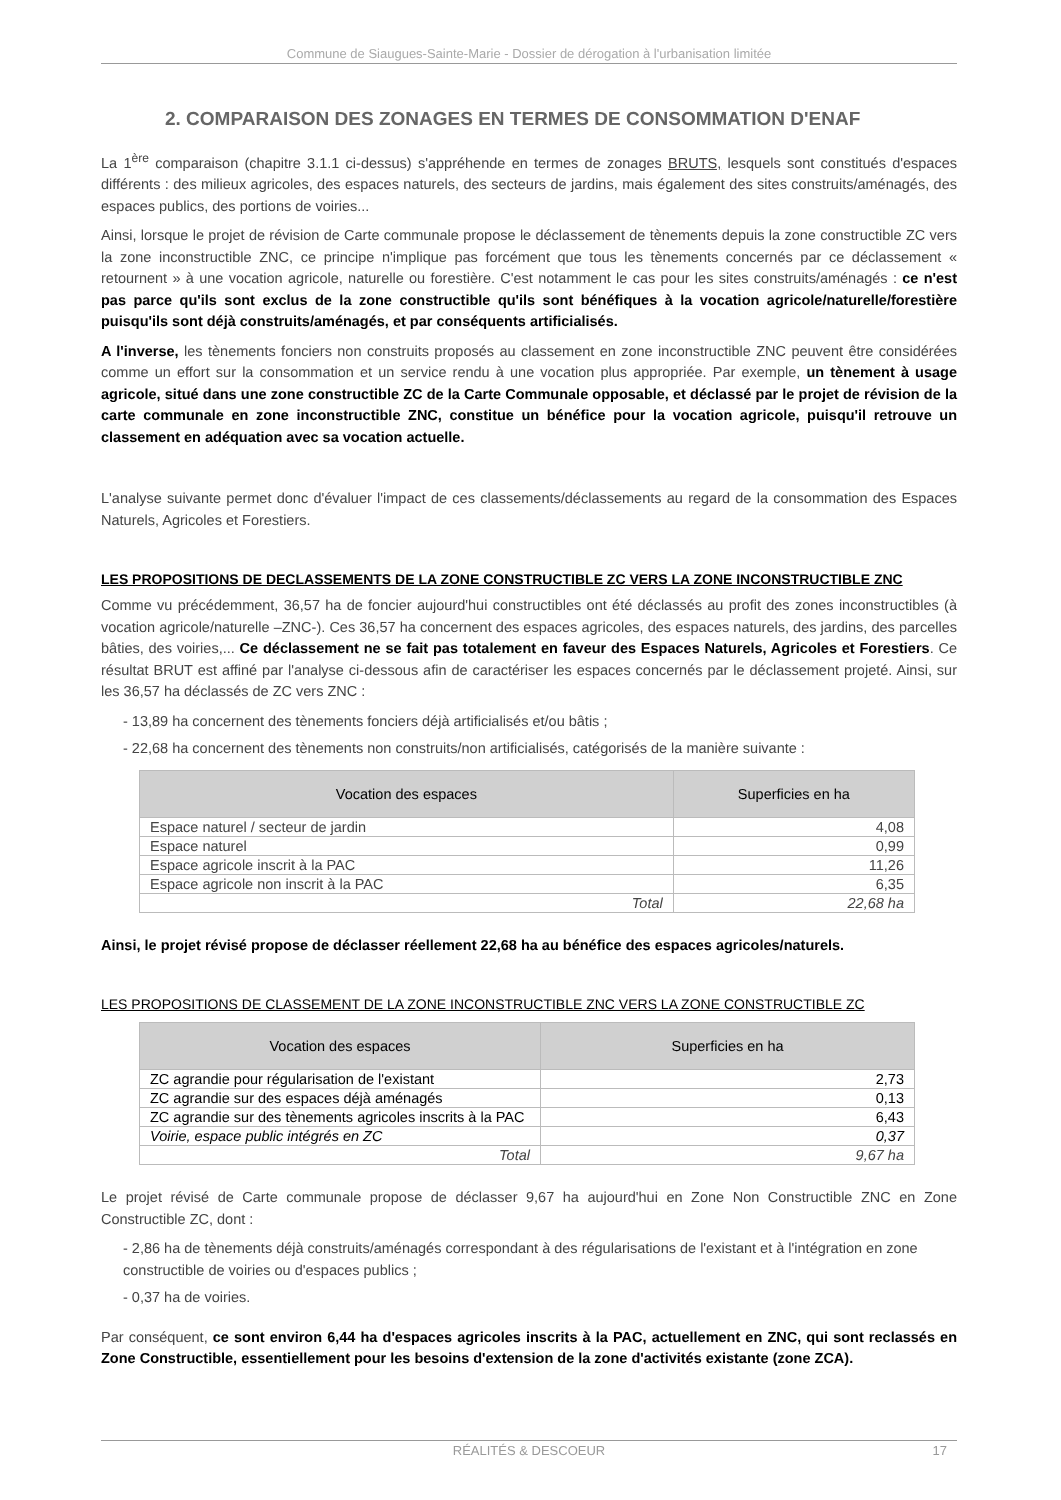Commune de Siaugues-Sainte-Marie - Dossier de dérogation à l'urbanisation limitée
2. COMPARAISON DES ZONAGES EN TERMES DE CONSOMMATION D'ENAF
La 1<sup>ère</sup> comparaison (chapitre 3.1.1 ci-dessus) s'appréhende en termes de zonages BRUTS, lesquels sont constitués d'espaces différents : des milieux agricoles, des espaces naturels, des secteurs de jardins, mais également des sites construits/aménagés, des espaces publics, des portions de voiries...
Ainsi, lorsque le projet de révision de Carte communale propose le déclassement de tènements depuis la zone constructible ZC vers la zone inconstructible ZNC, ce principe n'implique pas forcément que tous les tènements concernés par ce déclassement « retournent » à une vocation agricole, naturelle ou forestière. C'est notamment le cas pour les sites construits/aménagés : ce n'est pas parce qu'ils sont exclus de la zone constructible qu'ils sont bénéfiques à la vocation agricole/naturelle/forestière puisqu'ils sont déjà construits/aménagés, et par conséquents artificialisés.
A l'inverse, les tènements fonciers non construits proposés au classement en zone inconstructible ZNC peuvent être considérées comme un effort sur la consommation et un service rendu à une vocation plus appropriée. Par exemple, un tènement à usage agricole, situé dans une zone constructible ZC de la Carte Communale opposable, et déclassé par le projet de révision de la carte communale en zone inconstructible ZNC, constitue un bénéfice pour la vocation agricole, puisqu'il retrouve un classement en adéquation avec sa vocation actuelle.
L'analyse suivante permet donc d'évaluer l'impact de ces classements/déclassements au regard de la consommation des Espaces Naturels, Agricoles et Forestiers.
LES PROPOSITIONS DE DECLASSEMENTS DE LA ZONE CONSTRUCTIBLE ZC VERS LA ZONE INCONSTRUCTIBLE ZNC
Comme vu précédemment, 36,57 ha de foncier aujourd'hui constructibles ont été déclassés au profit des zones inconstructibles (à vocation agricole/naturelle –ZNC-). Ces 36,57 ha concernent des espaces agricoles, des espaces naturels, des jardins, des parcelles bâties, des voiries,... Ce déclassement ne se fait pas totalement en faveur des Espaces Naturels, Agricoles et Forestiers. Ce résultat BRUT est affiné par l'analyse ci-dessous afin de caractériser les espaces concernés par le déclassement projeté. Ainsi, sur les 36,57 ha déclassés de ZC vers ZNC :
- 13,89 ha concernent des tènements fonciers déjà artificialisés et/ou bâtis ;
- 22,68 ha concernent des tènements non construits/non artificialisés, catégorisés de la manière suivante :
| Vocation des espaces | Superficies en ha |
| --- | --- |
| Espace naturel / secteur de jardin | 4,08 |
| Espace naturel | 0,99 |
| Espace agricole inscrit à la PAC | 11,26 |
| Espace agricole non inscrit à la PAC | 6,35 |
| Total | 22,68 ha |
Ainsi, le projet révisé propose de déclasser réellement 22,68 ha au bénéfice des espaces agricoles/naturels.
LES PROPOSITIONS DE CLASSEMENT DE LA ZONE INCONSTRUCTIBLE ZNC VERS LA ZONE CONSTRUCTIBLE ZC
| Vocation des espaces | Superficies en ha |
| --- | --- |
| ZC agrandie pour régularisation de l'existant | 2,73 |
| ZC agrandie sur des espaces déjà aménagés | 0,13 |
| ZC agrandie sur des tènements agricoles inscrits à la PAC | 6,43 |
| Voirie, espace public intégrés en ZC | 0,37 |
| Total | 9,67 ha |
Le projet révisé de Carte communale propose de déclasser 9,67 ha aujourd'hui en Zone Non Constructible ZNC en Zone Constructible ZC, dont :
- 2,86 ha de tènements déjà construits/aménagés correspondant à des régularisations de l'existant et à l'intégration en zone constructible de voiries ou d'espaces publics ;
- 0,37 ha de voiries.
Par conséquent, ce sont environ 6,44 ha d'espaces agricoles inscrits à la PAC, actuellement en ZNC, qui sont reclassés en Zone Constructible, essentiellement pour les besoins d'extension de la zone d'activités existante (zone ZCA).
RÉALITÉS & DESCOEUR 17